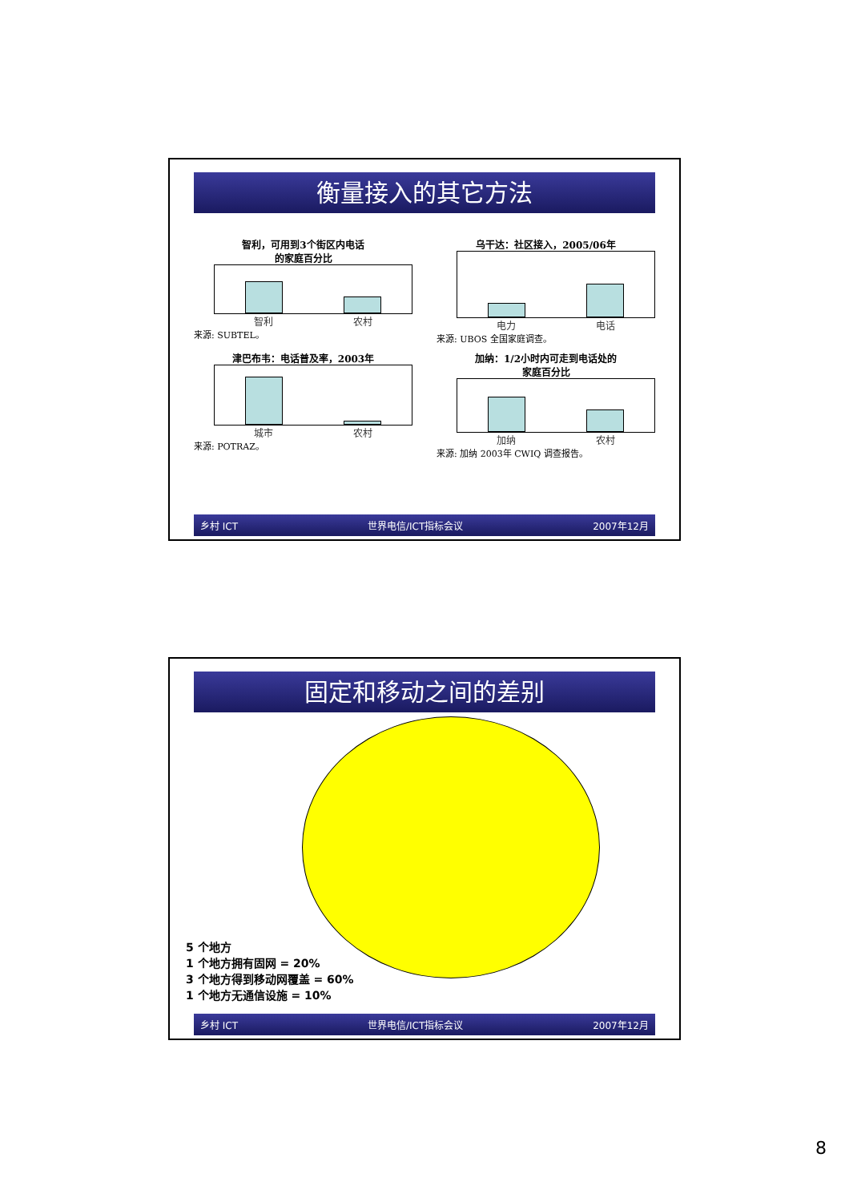衡量接入的其它方法
智利，可用到3个街区内电话
的家庭百分比
智利 农村
来源: SUBTEL。
乌干达：社区接入，2005/06年
电力 电话
来源: UBOS 全国家庭调查。
津巴布韦：电话普及率，2003年
城市 农村
来源: POTRAZ。
加纳：1/2小时内可走到电话处的
家庭百分比
加纳 农村
来源: 加纳 2003年 CWIQ 调查报告。
乡村 ICT 世界电信/ICT指标会议 2007年12月
固定和移动之间的差别
5 个地方
1 个地方拥有固网 = 20%
3 个地方得到移动网覆盖 = 60%
1 个地方无通信设施 = 10%
乡村 ICT 世界电信/ICT指标会议 2007年12月
8